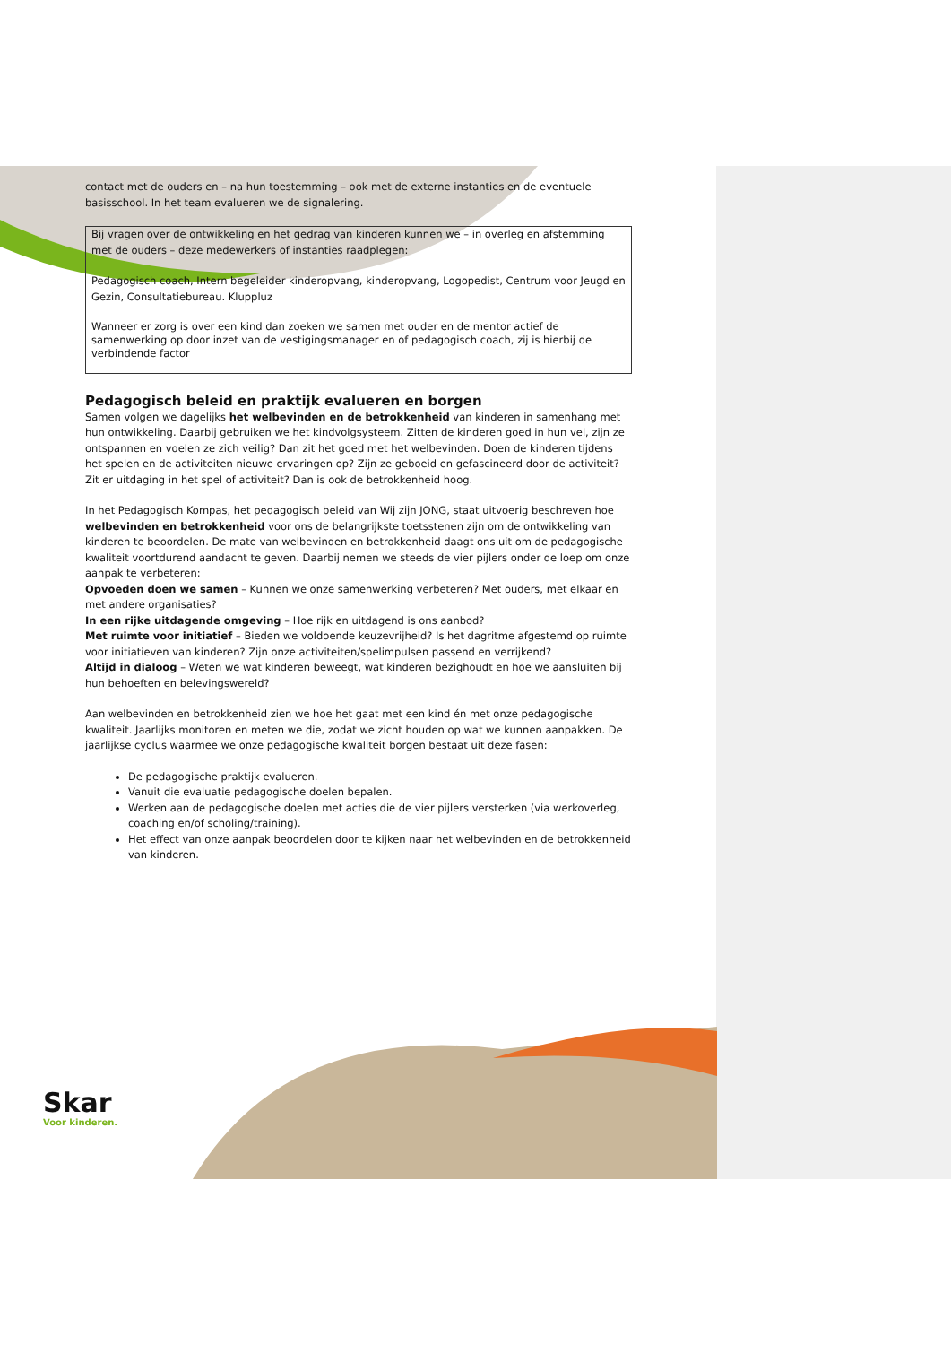contact met de ouders en – na hun toestemming – ook met de externe instanties en de eventuele basisschool. In het team evalueren we de signalering.
Bij vragen over de ontwikkeling en het gedrag van kinderen kunnen we – in overleg en afstemming met de ouders – deze medewerkers of instanties raadplegen:
Pedagogisch coach, Intern begeleider kinderopvang, kinderopvang, Logopedist, Centrum voor Jeugd en Gezin, Consultatiebureau. Kluppluz
Wanneer er zorg is over een kind dan zoeken we samen met ouder en de mentor actief de samenwerking op door inzet van de vestigingsmanager en of pedagogisch coach, zij is hierbij de verbindende factor
Pedagogisch beleid en praktijk evalueren en borgen
Samen volgen we dagelijks het welbevinden en de betrokkenheid van kinderen in samenhang met hun ontwikkeling. Daarbij gebruiken we het kindvolgsysteem. Zitten de kinderen goed in hun vel, zijn ze ontspannen en voelen ze zich veilig? Dan zit het goed met het welbevinden. Doen de kinderen tijdens het spelen en de activiteiten nieuwe ervaringen op? Zijn ze geboeid en gefascineerd door de activiteit? Zit er uitdaging in het spel of activiteit? Dan is ook de betrokkenheid hoog.
In het Pedagogisch Kompas, het pedagogisch beleid van Wij zijn JONG, staat uitvoerig beschreven hoe welbevinden en betrokkenheid voor ons de belangrijkste toetsstenen zijn om de ontwikkeling van kinderen te beoordelen. De mate van welbevinden en betrokkenheid daagt ons uit om de pedagogische kwaliteit voortdurend aandacht te geven. Daarbij nemen we steeds de vier pijlers onder de loep om onze aanpak te verbeteren:
Opvoeden doen we samen – Kunnen we onze samenwerking verbeteren? Met ouders, met elkaar en met andere organisaties?
In een rijke uitdagende omgeving – Hoe rijk en uitdagend is ons aanbod?
Met ruimte voor initiatief – Bieden we voldoende keuzevrijheid? Is het dagritme afgestemd op ruimte voor initiatieven van kinderen? Zijn onze activiteiten/spelimpulsen passend en verrijkend?
Altijd in dialoog – Weten we wat kinderen beweegt, wat kinderen bezighoudt en hoe we aansluiten bij hun behoeften en belevingswereld?
Aan welbevinden en betrokkenheid zien we hoe het gaat met een kind én met onze pedagogische kwaliteit. Jaarlijks monitoren en meten we die, zodat we zicht houden op wat we kunnen aanpakken. De jaarlijkse cyclus waarmee we onze pedagogische kwaliteit borgen bestaat uit deze fasen:
De pedagogische praktijk evalueren.
Vanuit die evaluatie pedagogische doelen bepalen.
Werken aan de pedagogische doelen met acties die de vier pijlers versterken (via werkoverleg, coaching en/of scholing/training).
Het effect van onze aanpak beoordelen door te kijken naar het welbevinden en de betrokkenheid van kinderen.
Skar
Voor kinderen.